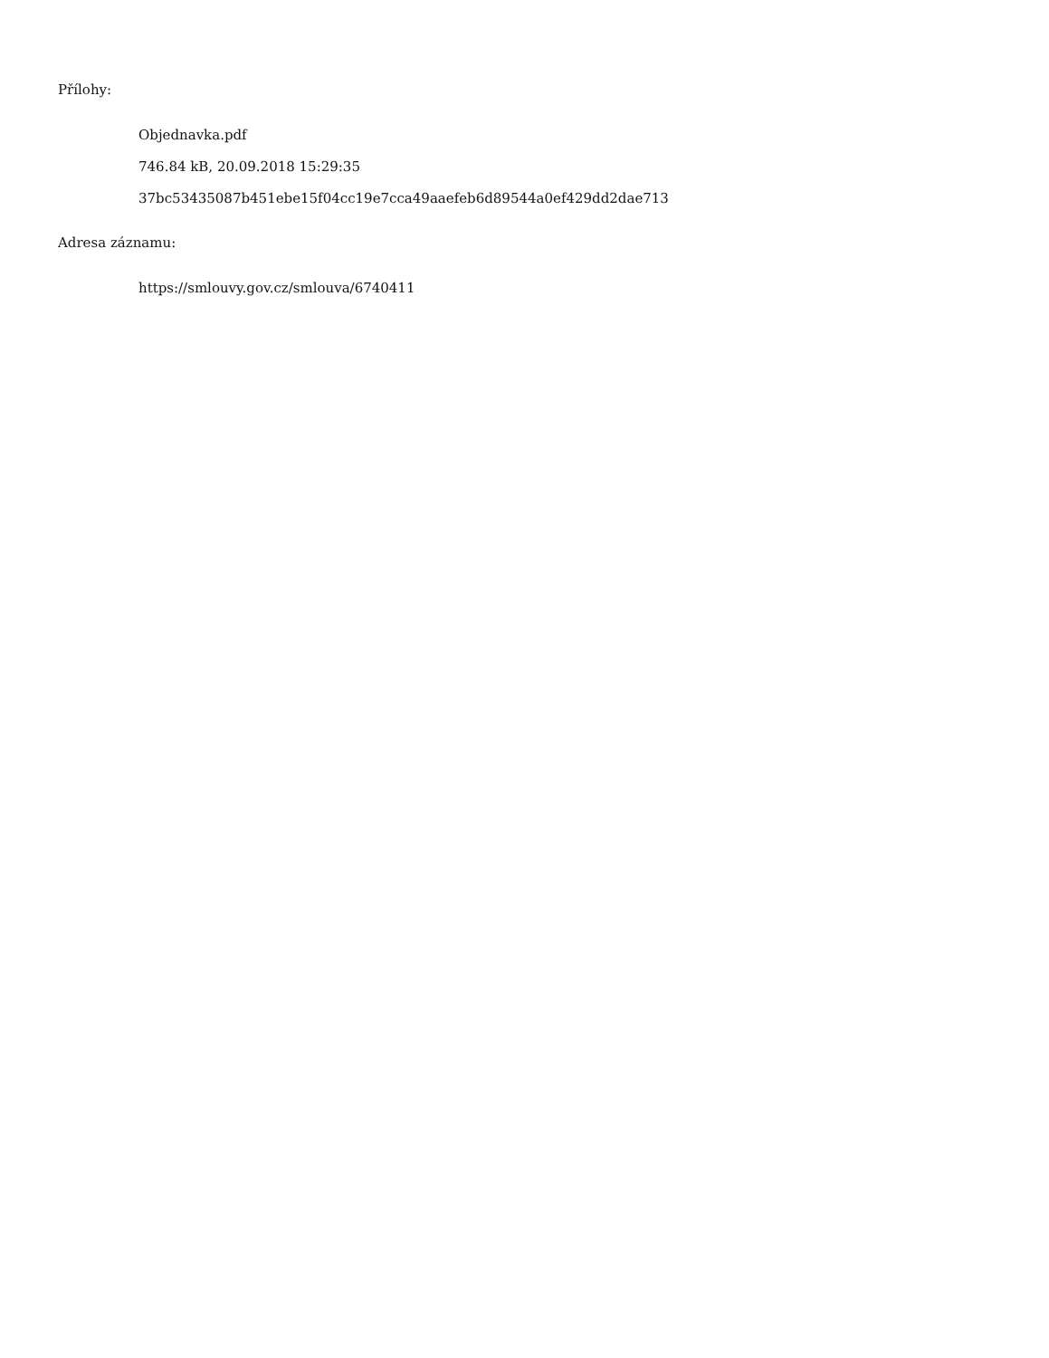Přílohy:
Objednavka.pdf
746.84 kB, 20.09.2018 15:29:35
37bc53435087b451ebe15f04cc19e7cca49aaefeb6d89544a0ef429dd2dae713
Adresa záznamu:
https://smlouvy.gov.cz/smlouva/6740411